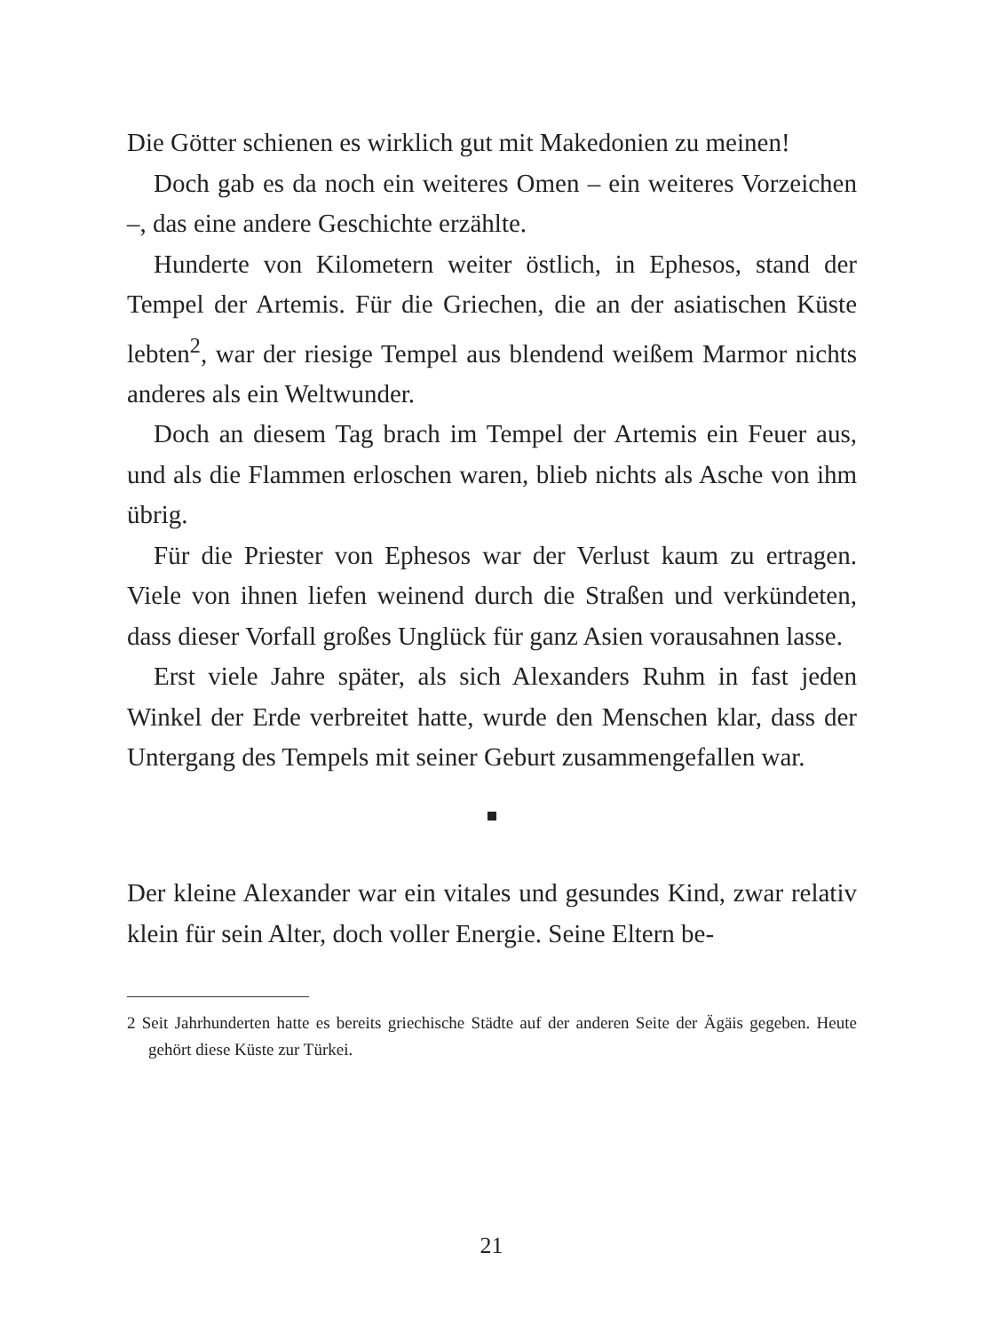Die Götter schienen es wirklich gut mit Makedonien zu meinen!
Doch gab es da noch ein weiteres Omen – ein weiteres Vorzeichen –, das eine andere Geschichte erzählte.
Hunderte von Kilometern weiter östlich, in Ephesos, stand der Tempel der Artemis. Für die Griechen, die an der asiatischen Küste lebten<sup>2</sup>, war der riesige Tempel aus blendend weißem Marmor nichts anderes als ein Weltwunder.
Doch an diesem Tag brach im Tempel der Artemis ein Feuer aus, und als die Flammen erloschen waren, blieb nichts als Asche von ihm übrig.
Für die Priester von Ephesos war der Verlust kaum zu ertragen. Viele von ihnen liefen weinend durch die Straßen und verkündeten, dass dieser Vorfall großes Unglück für ganz Asien vorausahnen lasse.
Erst viele Jahre später, als sich Alexanders Ruhm in fast jeden Winkel der Erde verbreitet hatte, wurde den Menschen klar, dass der Untergang des Tempels mit seiner Geburt zusammengefallen war.
Der kleine Alexander war ein vitales und gesundes Kind, zwar relativ klein für sein Alter, doch voller Energie. Seine Eltern be-
2 Seit Jahrhunderten hatte es bereits griechische Städte auf der anderen Seite der Ägäis gegeben. Heute gehört diese Küste zur Türkei.
21